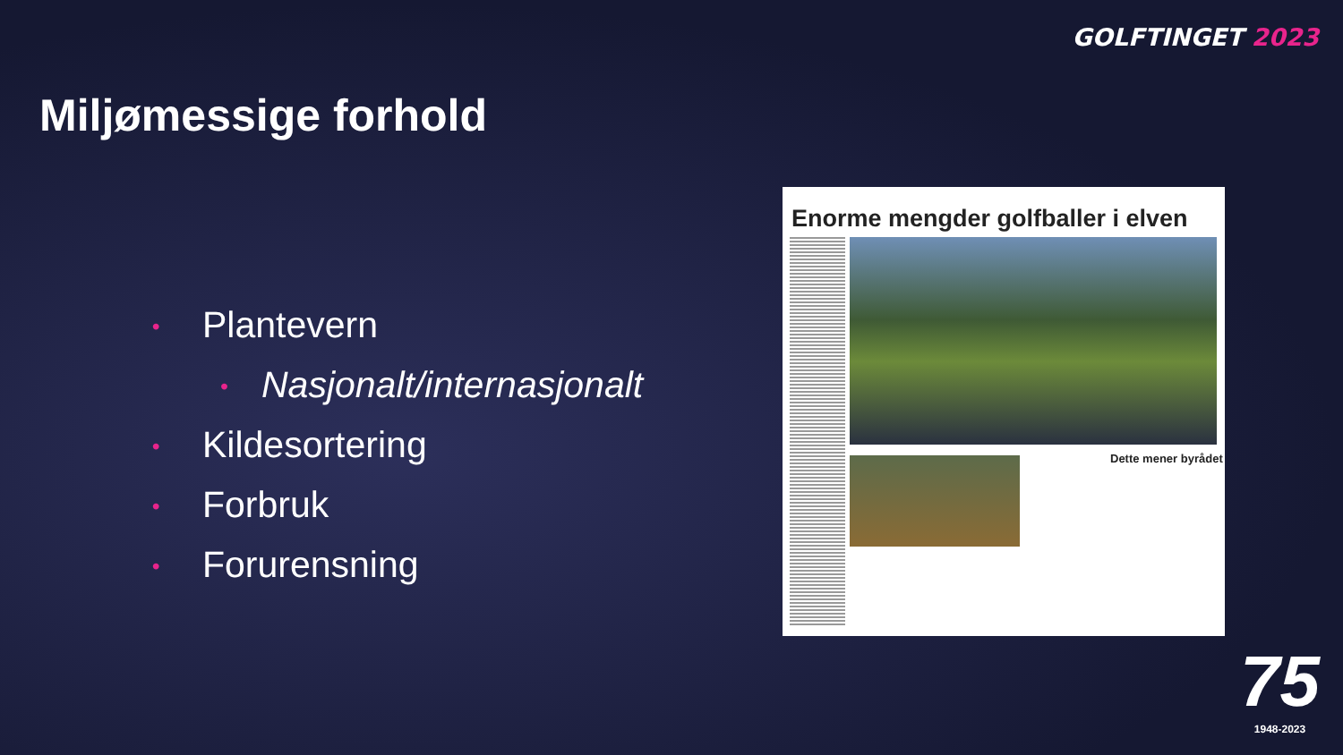GOLFTINGET 2023
Miljømessige forhold
• Plantevern
• Nasjonalt/internasjonalt
• Kildesortering
• Forbruk
• Forurensning
Enorme mengder golfballer i elven
Dette mener byrådet
75
1948-2023